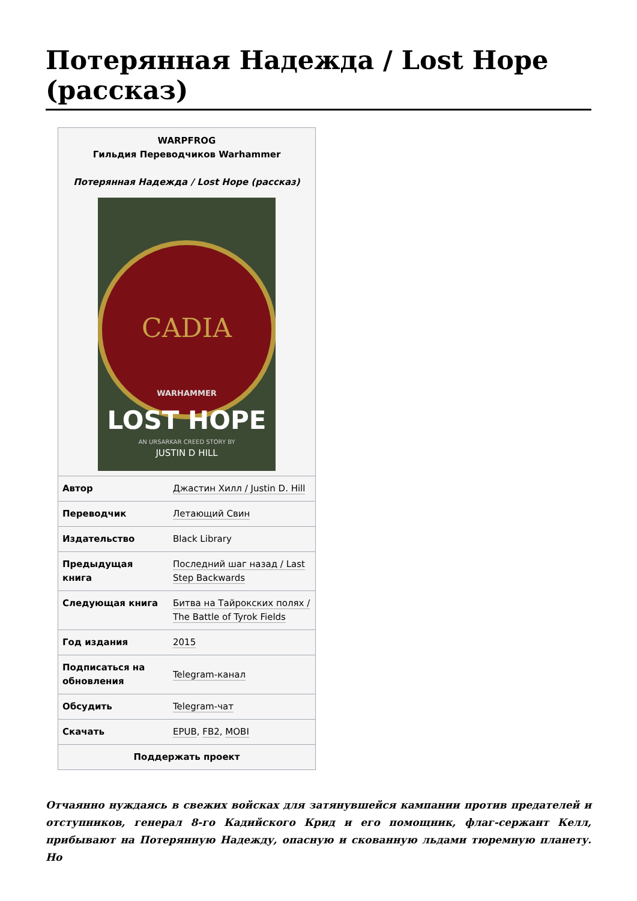Потерянная Надежда / Lost Hope (рассказ)
WARPFROG
Гильдия Переводчиков Warhammer
Потерянная Надежда / Lost Hope (рассказ)
CADIA
WARHAMMER
LOST HOPE
AN URSARKAR CREED STORY BY
JUSTIN D HILL
| Автор | Джастин Хилл / Justin D. Hill |
| Переводчик | Летающий Свин |
| Издательство | Black Library |
| Предыдущая книга | Последний шаг назад / Last Step Backwards |
| Следующая книга | Битва на Тайрокских полях / The Battle of Tyrok Fields |
| Год издания | 2015 |
| Подписаться на обновления | Telegram-канал |
| Обсудить | Telegram-чат |
| Скачать | EPUB , FB2 , MOBI |
| Поддержать проект | |
Отчаянно нуждаясь в свежих войсках для затянувшейся кампании против предателей и отступников, генерал 8-го Кадийского Крид и его помощник, флаг-сержант Келл, прибывают на Потерянную Надежду, опасную и скованную льдами тюремную планету. Но